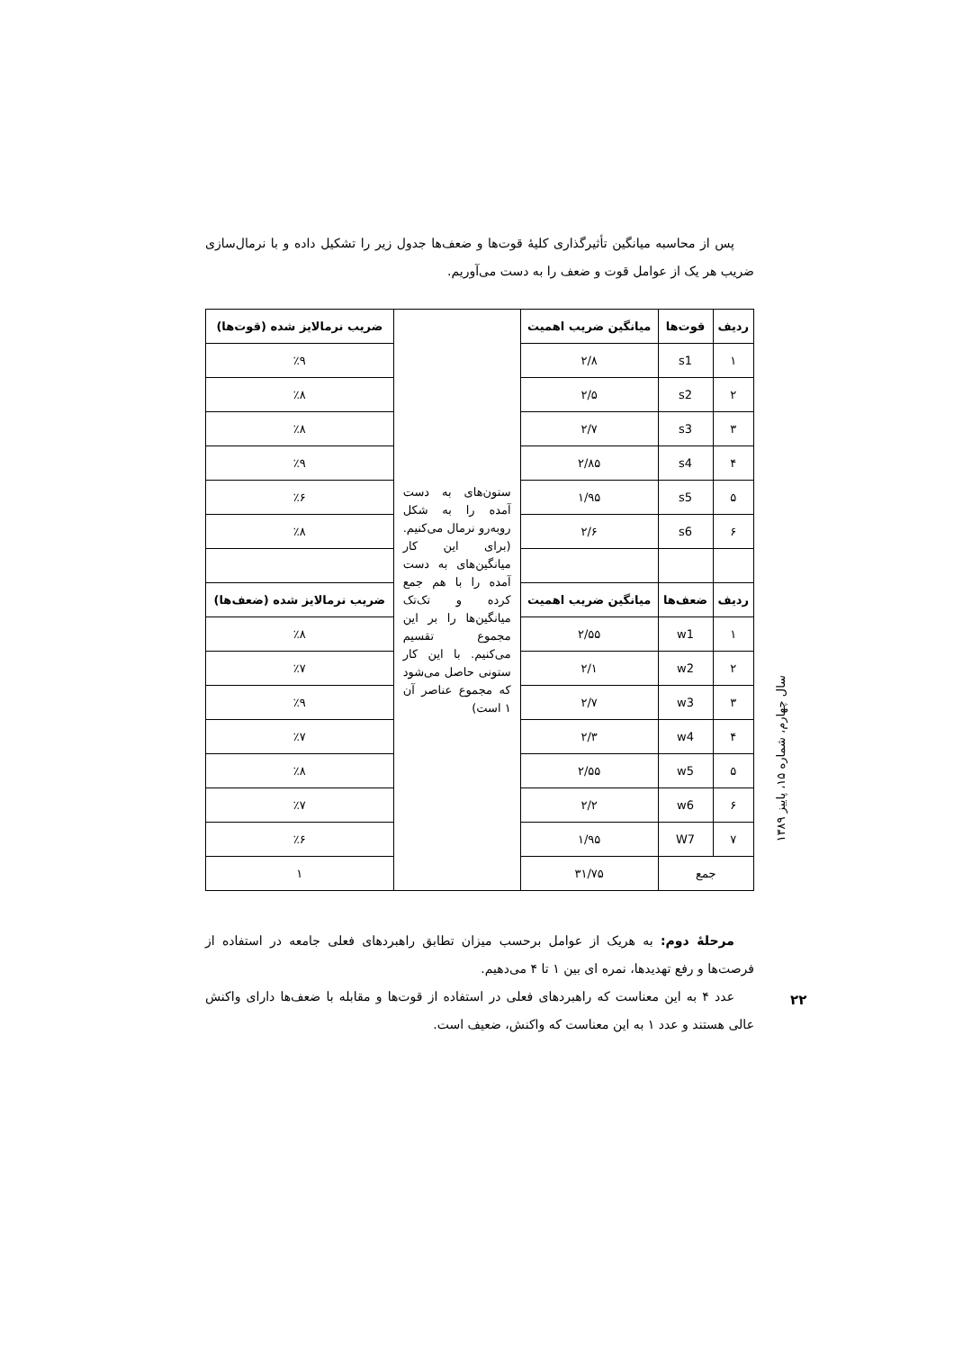پس از محاسبه میانگین تأثیرگذاری کلیهٔ قوت‌ها و ضعف‌ها جدول زیر را تشکیل داده و با نرمال‌سازی ضریب هر یک از عوامل قوت و ضعف را به دست می‌آوریم.
| ردیف | قوت‌ها | میانگین ضریب اهمیت | ستون‌های به دست آمده را به شکل روبه‌رو نرمال می‌کنیم. (برای این کار میانگین‌های به دست آمده را با هم جمع کرده و تک‌تک میانگین‌ها را بر این مجموع تقسیم می‌کنیم. با این کار ستونی حاصل می‌شود که مجموع عناصر آن ۱ است) | ضریب نرمالایز شده (قوت‌ها) |
| ۱ | s1 | ۲/۸ | | ٪۹ |
| ۲ | s2 | ۲/۵ | | ٪۸ |
| ۳ | s3 | ۲/۷ | | ٪۸ |
| ۴ | s4 | ۲/۸۵ | | ٪۹ |
| ۵ | s5 | ۱/۹۵ | | ٪۶ |
| ۶ | s6 | ۲/۶ | | ٪۸ |
| ردیف | ضعف‌ها | میانگین ضریب اهمیت | | ضریب نرمالایز شده (ضعف‌ها) |
| ۱ | w1 | ۲/۵۵ | | ٪۸ |
| ۲ | w2 | ۲/۱ | | ٪۷ |
| ۳ | w3 | ۲/۷ | | ٪۹ |
| ۴ | w4 | ۲/۳ | | ٪۷ |
| ۵ | w5 | ۲/۵۵ | | ٪۸ |
| ۶ | w6 | ۲/۲ | | ٪۷ |
| ۷ | W7 | ۱/۹۵ | | ٪۶ |
| جمع | | ۳۱/۷۵ | | ۱ |
مرحلهٔ دوم: به هریک از عوامل برحسب میزان تطابق راهبردهای فعلی جامعه در استفاده از فرصت‌ها و رفع تهدیدها، نمره ای بین ۱ تا ۴ می‌دهیم.
عدد ۴ به این معناست که راهبردهای فعلی در استفاده از قوت‌ها و مقابله با ضعف‌ها دارای واکنش عالی هستند و عدد ۱ به این معناست که واکنش، ضعیف است.
سال چهارم، شماره ۱۵، پاییز ۱۳۸۹
۲۲